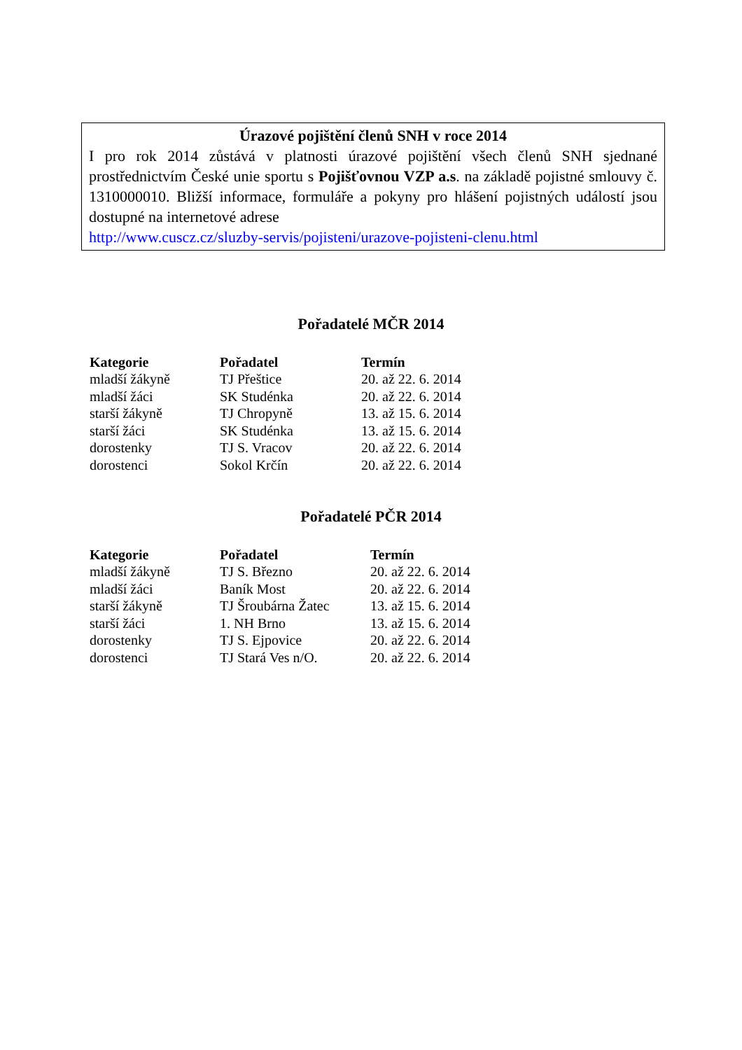Úrazové pojištění členů SNH v roce 2014
I pro rok 2014 zůstává v platnosti úrazové pojištění všech členů SNH sjednané prostřednictvím České unie sportu s Pojišťovnou VZP a.s. na základě pojistné smlouvy č. 1310000010. Bližší informace, formuláře a pokyny pro hlášení pojistných událostí jsou dostupné na internetové adrese
http://www.cuscz.cz/sluzby-servis/pojisteni/urazove-pojisteni-clenu.html
Pořadatelé MČR 2014
| Kategorie | Pořadatel | Termín |
| --- | --- | --- |
| mladší žákyně | TJ Přeštice | 20. až 22. 6. 2014 |
| mladší žáci | SK Studénka | 20. až 22. 6. 2014 |
| starší žákyně | TJ Chropyně | 13. až 15. 6. 2014 |
| starší žáci | SK Studénka | 13. až 15. 6. 2014 |
| dorostenky | TJ S. Vracov | 20. až 22. 6. 2014 |
| dorostenci | Sokol Krčín | 20. až 22. 6. 2014 |
Pořadatelé PČR 2014
| Kategorie | Pořadatel | Termín |
| --- | --- | --- |
| mladší žákyně | TJ S. Březno | 20. až 22. 6. 2014 |
| mladší žáci | Baník Most | 20. až 22. 6. 2014 |
| starší žákyně | TJ Šroubárna Žatec | 13. až 15. 6. 2014 |
| starší žáci | 1. NH Brno | 13. až 15. 6. 2014 |
| dorostenky | TJ S. Ejpovice | 20. až 22. 6. 2014 |
| dorostenci | TJ Stará Ves n/O. | 20. až 22. 6. 2014 |